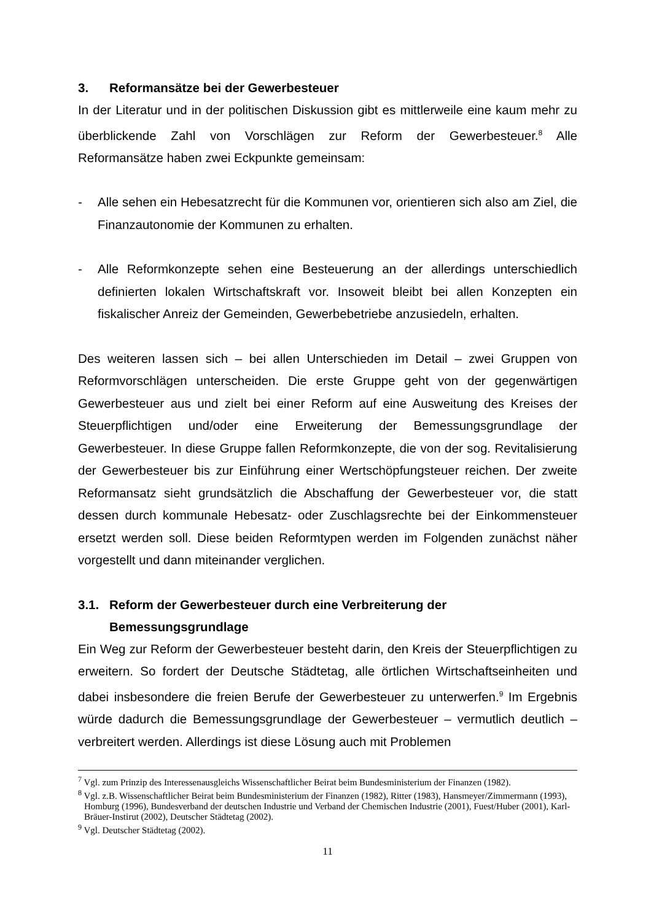3. Reformansätze bei der Gewerbesteuer
In der Literatur und in der politischen Diskussion gibt es mittlerweile eine kaum mehr zu überblickende Zahl von Vorschlägen zur Reform der Gewerbesteuer.<sup>8</sup> Alle Reformansätze haben zwei Eckpunkte gemeinsam:
- Alle sehen ein Hebesatzrecht für die Kommunen vor, orientieren sich also am Ziel, die Finanzautonomie der Kommunen zu erhalten.
- Alle Reformkonzepte sehen eine Besteuerung an der allerdings unterschiedlich definierten lokalen Wirtschaftskraft vor. Insoweit bleibt bei allen Konzepten ein fiskalischer Anreiz der Gemeinden, Gewerbebetriebe anzusiedeln, erhalten.
Des weiteren lassen sich – bei allen Unterschieden im Detail – zwei Gruppen von Reformvorschlägen unterscheiden. Die erste Gruppe geht von der gegenwärtigen Gewerbesteuer aus und zielt bei einer Reform auf eine Ausweitung des Kreises der Steuerpflichtigen und/oder eine Erweiterung der Bemessungsgrundlage der Gewerbesteuer. In diese Gruppe fallen Reformkonzepte, die von der sog. Revitalisierung der Gewerbesteuer bis zur Einführung einer Wertschöpfungsteuer reichen. Der zweite Reformansatz sieht grundsätzlich die Abschaffung der Gewerbesteuer vor, die statt dessen durch kommunale Hebesatz- oder Zuschlagsrechte bei der Einkommensteuer ersetzt werden soll. Diese beiden Reformtypen werden im Folgenden zunächst näher vorgestellt und dann miteinander verglichen.
3.1. Reform der Gewerbesteuer durch eine Verbreiterung der Bemessungsgrundlage
Ein Weg zur Reform der Gewerbesteuer besteht darin, den Kreis der Steuerpflichtigen zu erweitern. So fordert der Deutsche Städtetag, alle örtlichen Wirtschaftseinheiten und dabei insbesondere die freien Berufe der Gewerbesteuer zu unterwerfen.<sup>9</sup> Im Ergebnis würde dadurch die Bemessungsgrundlage der Gewerbesteuer – vermutlich deutlich – verbreitert werden. Allerdings ist diese Lösung auch mit Problemen
<sup>7</sup> Vgl. zum Prinzip des Interessenausgleichs Wissenschaftlicher Beirat beim Bundesministerium der Finanzen (1982).
<sup>8</sup> Vgl. z.B. Wissenschaftlicher Beirat beim Bundesministerium der Finanzen (1982), Ritter (1983), Hansmeyer/Zimmermann (1993), Homburg (1996), Bundesverband der deutschen Industrie und Verband der Chemischen Industrie (2001), Fuest/Huber (2001), Karl-Bräuer-Instirut (2002), Deutscher Städtetag (2002).
<sup>9</sup> Vgl. Deutscher Städtetag (2002).
11